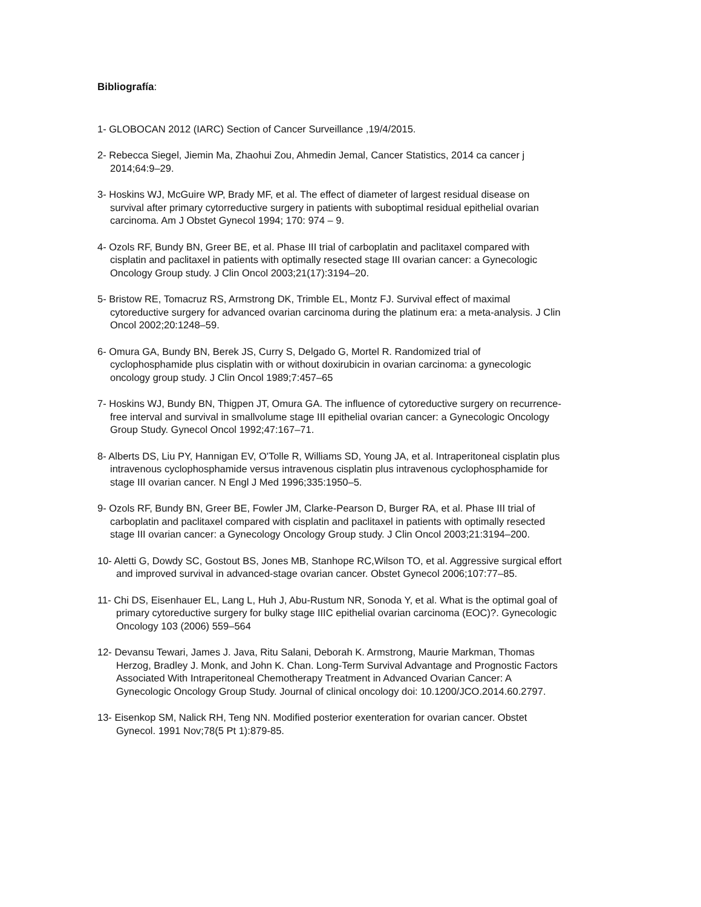Bibliografía:
1- GLOBOCAN 2012 (IARC) Section of Cancer Surveillance ,19/4/2015.
2- Rebecca Siegel, Jiemin Ma, Zhaohui Zou, Ahmedin Jemal, Cancer Statistics, 2014 ca cancer j 2014;64:9–29.
3- Hoskins WJ, McGuire WP, Brady MF, et al. The effect of diameter of largest residual disease on survival after primary cytorreductive surgery in patients with suboptimal residual epithelial ovarian carcinoma. Am J Obstet Gynecol 1994; 170: 974 – 9.
4- Ozols RF, Bundy BN, Greer BE, et al. Phase III trial of carboplatin and paclitaxel compared with cisplatin and paclitaxel in patients with optimally resected stage III ovarian cancer: a Gynecologic Oncology Group study. J Clin Oncol 2003;21(17):3194–20.
5- Bristow RE, Tomacruz RS, Armstrong DK, Trimble EL, Montz FJ. Survival effect of maximal cytoreductive surgery for advanced ovarian carcinoma during the platinum era: a meta-analysis. J Clin Oncol 2002;20:1248–59.
6- Omura GA, Bundy BN, Berek JS, Curry S, Delgado G, Mortel R. Randomized trial of cyclophosphamide plus cisplatin with or without doxirubicin in ovarian carcinoma: a gynecologic oncology group study. J Clin Oncol 1989;7:457–65
7- Hoskins WJ, Bundy BN, Thigpen JT, Omura GA. The influence of cytoreductive surgery on recurrence-free interval and survival in smallvolume stage III epithelial ovarian cancer: a Gynecologic Oncology Group Study. Gynecol Oncol 1992;47:167–71.
8- Alberts DS, Liu PY, Hannigan EV, O'Tolle R, Williams SD, Young JA, et al. Intraperitoneal cisplatin plus intravenous cyclophosphamide versus intravenous cisplatin plus intravenous cyclophosphamide for stage III ovarian cancer. N Engl J Med 1996;335:1950–5.
9- Ozols RF, Bundy BN, Greer BE, Fowler JM, Clarke-Pearson D, Burger RA, et al. Phase III trial of carboplatin and paclitaxel compared with cisplatin and paclitaxel in patients with optimally resected stage III ovarian cancer: a Gynecology Oncology Group study. J Clin Oncol 2003;21:3194–200.
10- Aletti G, Dowdy SC, Gostout BS, Jones MB, Stanhope RC,Wilson TO, et al. Aggressive surgical effort and improved survival in advanced-stage ovarian cancer. Obstet Gynecol 2006;107:77–85.
11- Chi DS, Eisenhauer EL, Lang L, Huh J, Abu-Rustum NR, Sonoda Y, et al. What is the optimal goal of primary cytoreductive surgery for bulky stage IIIC epithelial ovarian carcinoma (EOC)?. Gynecologic Oncology 103 (2006) 559–564
12- Devansu Tewari, James J. Java, Ritu Salani, Deborah K. Armstrong, Maurie Markman, Thomas Herzog, Bradley J. Monk, and John K. Chan. Long-Term Survival Advantage and Prognostic Factors Associated With Intraperitoneal Chemotherapy Treatment in Advanced Ovarian Cancer: A Gynecologic Oncology Group Study. Journal of clinical oncology doi: 10.1200/JCO.2014.60.2797.
13- Eisenkop SM, Nalick RH, Teng NN. Modified posterior exenteration for ovarian cancer. Obstet Gynecol. 1991 Nov;78(5 Pt 1):879-85.